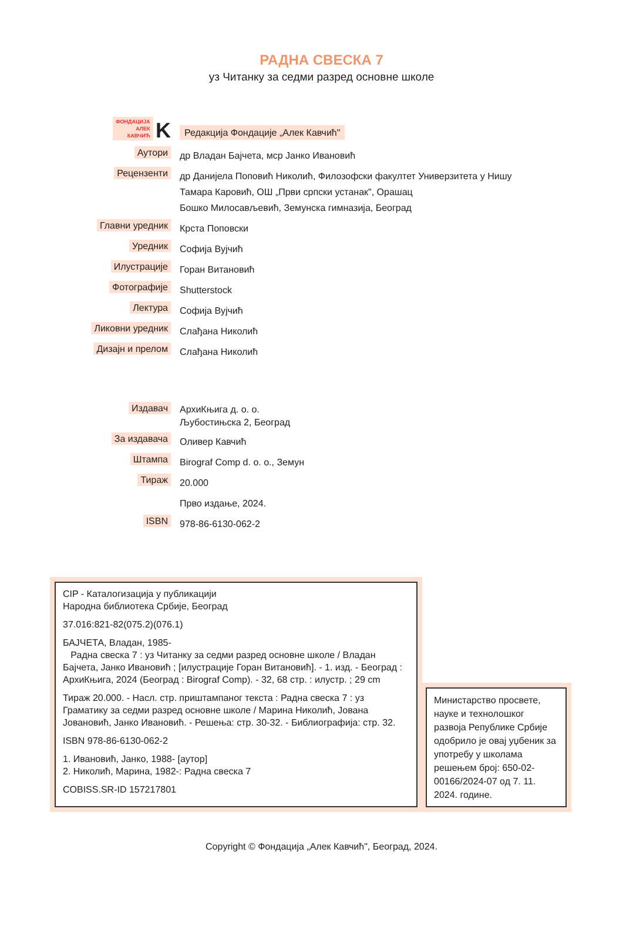РАДНА СВЕСКА 7
уз Читанку за седми разред основне школе
| ФОНДАЦИЈА АЛЕК КАВЧИЋ K | Редакција Фондације „Алек Кавчић" |
| Аутори | др Владан Бајчета, мср Јанко Ивановић |
| Рецензенти | др Данијела Поповић Николић, Филозофски факултет Универзитета у Нишу Тамара Каровић, ОШ „Први српски устанак", Орашац Бошко Милосављевић, Земунска гимназија, Београд |
| Главни уредник | Крста Поповски |
| Уредник | Софија Вујчић |
| Илустрације | Горан Витановић |
| Фотографије | Shutterstock |
| Лектура | Софија Вујчић |
| Ликовни уредник | Слађана Николић |
| Дизајн и прелом | Слађана Николић |
| Издавач | АрхиКњига д. о. о. Љубостињска 2, Београд |
| За издавача | Оливер Кавчић |
| Штампа | Birograf Comp d. o. o., Земун |
| Тираж | 20.000 |
| | Прво издање, 2024. |
| ISBN | 978-86-6130-062-2 |
CIP - Каталогизација у публикацији
Народна библиотека Србије, Београд
37.016:821-82(075.2)(076.1)
БАЈЧЕТА, Владан, 1985-
Радна свеска 7 : уз Читанку за седми разред основне школе / Владан Бајчета, Јанко Ивановић ; [илустрације Горан Витановић]. - 1. изд. - Београд : АрхиКњига, 2024 (Београд : Birograf Comp). - 32, 68 стр. : илустр. ; 29 cm
Тираж 20.000. - Насл. стр. приштампаног текста : Радна свеска 7 : уз Граматику за седми разред основне школе / Марина Николић, Јована Јовановић, Јанко Ивановић. - Решења: стр. 30-32. - Библиографија: стр. 32.
ISBN 978-86-6130-062-2
1. Ивановић, Јанко, 1988- [аутор]
2. Николић, Марина, 1982-: Радна свеска 7
COBISS.SR-ID 157217801
Министарство просвете, науке и технолошког развоја Републике Србије одобрило је овај уџбеник за употребу у школама решењем број: 650-02-00166/2024-07 од 7. 11. 2024. године.
Copyright © Фондација „Алек Кавчић", Београд, 2024.